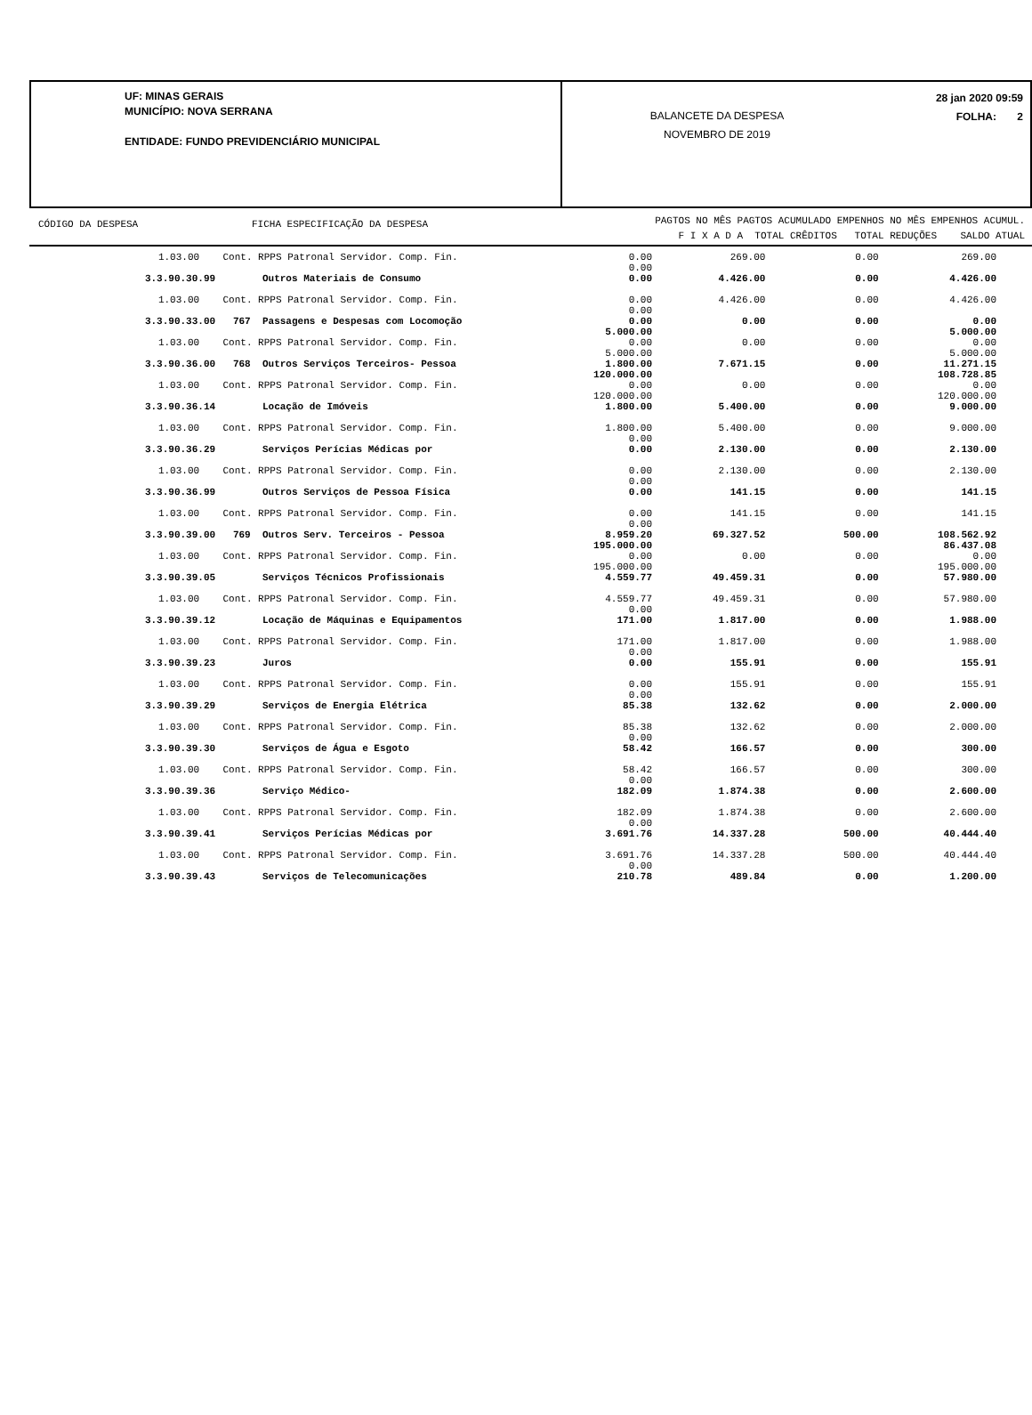UF: MINAS GERAIS
MUNICÍPIO: NOVA SERRANA
ENTIDADE: FUNDO PREVIDENCIÁRIO MUNICIPAL
BALANCETE DA DESPESA
NOVEMBRO DE 2019
28 jan 2020 09:59
FOLHA: 2
CÓDIGO DA DESPESA FICHA ESPECIFICAÇÃO DA DESPESA
PAGTOS NO MÊS PAGTOS ACUMULADO EMPENHOS NO MÊS EMPENHOS ACUMUL.
F I X A D A TOTAL CRÊDITOS TOTAL REDUÇÕES SALDO ATUAL
| | 1.03.00 Cont. RPPS Patronal Servidor. Comp. Fin. | 0.00 0.00 | 269.00 | 0.00 | 269.00 |
| | 3.3.90.30.99 Outros Materiais de Consumo | 0.00 | 4.426.00 | 0.00 | 4.426.00 |
| | 1.03.00 Cont. RPPS Patronal Servidor. Comp. Fin. | 0.00 0.00 | 4.426.00 | 0.00 | 4.426.00 |
| | 3.3.90.33.00 767 Passagens e Despesas com Locomoção | 0.00 5.000.00 | 0.00 | 0.00 | 0.00 5.000.00 |
| | 1.03.00 Cont. RPPS Patronal Servidor. Comp. Fin. | 0.00 5.000.00 | 0.00 | 0.00 | 0.00 5.000.00 |
| | 3.3.90.36.00 768 Outros Serviços Terceiros- Pessoa | 1.800.00 120.000.00 | 7.671.15 | 0.00 | 11.271.15 108.728.85 |
| | 1.03.00 Cont. RPPS Patronal Servidor. Comp. Fin. | 0.00 120.000.00 | 0.00 | 0.00 | 0.00 120.000.00 |
| | 3.3.90.36.14 Locação de Imóveis | 1.800.00 | 5.400.00 | 0.00 | 9.000.00 |
| | 1.03.00 Cont. RPPS Patronal Servidor. Comp. Fin. | 1.800.00 0.00 | 5.400.00 | 0.00 | 9.000.00 |
| | 3.3.90.36.29 Serviços Perícias Médicas por | 0.00 | 2.130.00 | 0.00 | 2.130.00 |
| | 1.03.00 Cont. RPPS Patronal Servidor. Comp. Fin. | 0.00 0.00 | 2.130.00 | 0.00 | 2.130.00 |
| | 3.3.90.36.99 Outros Serviços de Pessoa Física | 0.00 | 141.15 | 0.00 | 141.15 |
| | 1.03.00 Cont. RPPS Patronal Servidor. Comp. Fin. | 0.00 0.00 | 141.15 | 0.00 | 141.15 |
| | 3.3.90.39.00 769 Outros Serv. Terceiros - Pessoa | 8.959.20 195.000.00 | 69.327.52 | 500.00 | 108.562.92 86.437.08 |
| | 1.03.00 Cont. RPPS Patronal Servidor. Comp. Fin. | 0.00 195.000.00 | 0.00 | 0.00 | 0.00 195.000.00 |
| | 3.3.90.39.05 Serviços Técnicos Profissionais | 4.559.77 | 49.459.31 | 0.00 | 57.980.00 |
| | 1.03.00 Cont. RPPS Patronal Servidor. Comp. Fin. | 4.559.77 0.00 | 49.459.31 | 0.00 | 57.980.00 |
| | 3.3.90.39.12 Locação de Máquinas e Equipamentos | 171.00 | 1.817.00 | 0.00 | 1.988.00 |
| | 1.03.00 Cont. RPPS Patronal Servidor. Comp. Fin. | 171.00 0.00 | 1.817.00 | 0.00 | 1.988.00 |
| | 3.3.90.39.23 Juros | 0.00 | 155.91 | 0.00 | 155.91 |
| | 1.03.00 Cont. RPPS Patronal Servidor. Comp. Fin. | 0.00 0.00 | 155.91 | 0.00 | 155.91 |
| | 3.3.90.39.29 Serviços de Energia Elétrica | 85.38 | 132.62 | 0.00 | 2.000.00 |
| | 1.03.00 Cont. RPPS Patronal Servidor. Comp. Fin. | 85.38 0.00 | 132.62 | 0.00 | 2.000.00 |
| | 3.3.90.39.30 Serviços de Água e Esgoto | 58.42 | 166.57 | 0.00 | 300.00 |
| | 1.03.00 Cont. RPPS Patronal Servidor. Comp. Fin. | 58.42 0.00 | 166.57 | 0.00 | 300.00 |
| | 3.3.90.39.36 Serviço Médico- | 182.09 | 1.874.38 | 0.00 | 2.600.00 |
| | 1.03.00 Cont. RPPS Patronal Servidor. Comp. Fin. | 182.09 0.00 | 1.874.38 | 0.00 | 2.600.00 |
| | 3.3.90.39.41 Serviços Perícias Médicas por | 3.691.76 | 14.337.28 | 500.00 | 40.444.40 |
| | 1.03.00 Cont. RPPS Patronal Servidor. Comp. Fin. | 3.691.76 0.00 | 14.337.28 | 500.00 | 40.444.40 |
| | 3.3.90.39.43 Serviços de Telecomunicações | 210.78 | 489.84 | 0.00 | 1.200.00 |